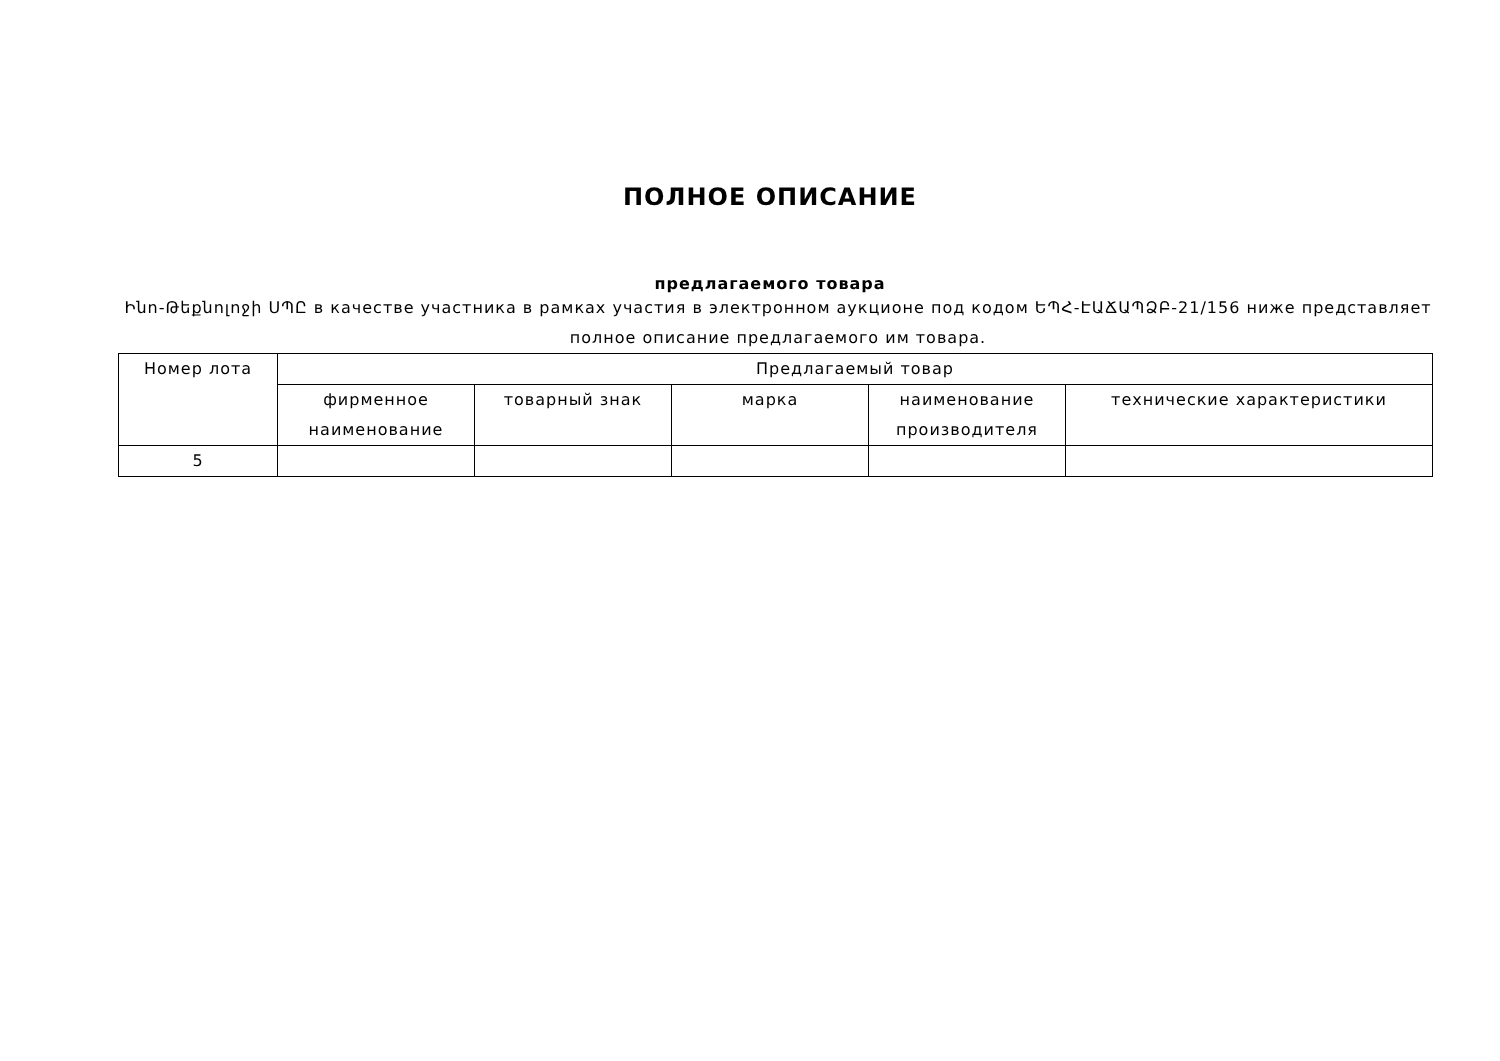ПОЛНОЕ ОПИСАНИЕ
предлагаемого товара
Ինո-Թեքնոլոջի ՍՊԸ в качестве участника в рамках участия в электронном аукционе под кодом ԵՊՀ-ԷԱՃԱՊՁԲ-21/156 ниже представляет полное описание предлагаемого им товара.
| Номер лота | Предлагаемый товар | | | | |
| --- | --- | --- | --- | --- | --- |
| | фирменное наименование | товарный знак | марка | наименование производителя | технические характеристики |
| 5 | | | | | |